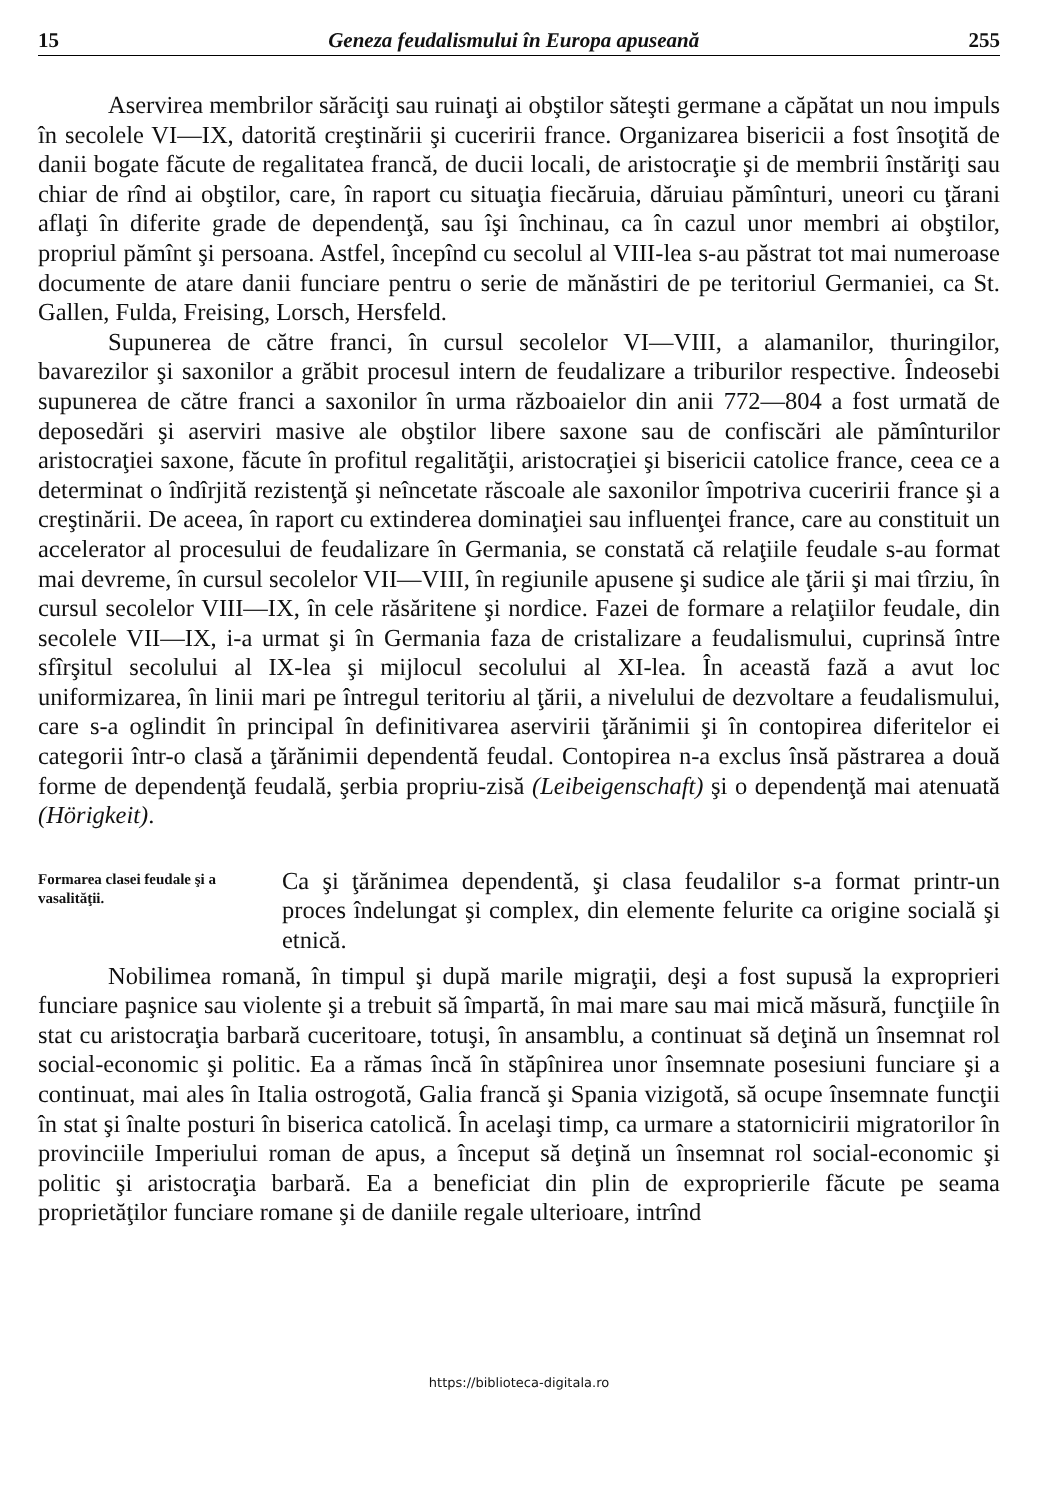15 Geneza feudalismului în Europa apuseană 255
Aservirea membrilor sărăciţi sau ruinaţi ai obştilor săteşti germane a căpătat un nou impuls în secolele VI—IX, datorită creştinării şi cuceririi france. Organizarea bisericii a fost însoţită de danii bogate făcute de regalitatea francă, de ducii locali, de aristocraţie şi de membrii înstăriţi sau chiar de rînd ai obştilor, care, în raport cu situaţia fiecăruia, dăruiau pămînturi, uneori cu ţărani aflaţi în diferite grade de dependenţă, sau îşi închinau, ca în cazul unor membri ai obştilor, propriul pămînt şi persoana. Astfel, începînd cu secolul al VIII-lea s-au păstrat tot mai numeroase documente de atare danii funciare pentru o serie de mănăstiri de pe teritoriul Germaniei, ca St. Gallen, Fulda, Freising, Lorsch, Hersfeld.
Supunerea de către franci, în cursul secolelor VI—VIII, a alamanilor, thuringilor, bavarezilor şi saxonilor a grăbit procesul intern de feudalizare a triburilor respective. Îndeosebi supunerea de către franci a saxonilor în urma războaielor din anii 772—804 a fost urmată de deposedări şi aserviri masive ale obştilor libere saxone sau de confiscări ale pămînturilor aristocraţiei saxone, făcute în profitul regalităţii, aristocraţiei şi bisericii catolice france, ceea ce a determinat o îndîrjită rezistenţă şi neîncetate răscoale ale saxonilor împotriva cuceririi france şi a creştinării. De aceea, în raport cu extinderea dominaţiei sau influenţei france, care au constituit un accelerator al procesului de feudalizare în Germania, se constată că relaţiile feudale s-au format mai devreme, în cursul secolelor VII—VIII, în regiunile apusene şi sudice ale ţării şi mai tîrziu, în cursul secolelor VIII—IX, în cele răsăritene şi nordice. Fazei de formare a relaţiilor feudale, din secolele VII—IX, i-a urmat şi în Germania faza de cristalizare a feudalismului, cuprinsă între sfîrşitul secolului al IX-lea şi mijlocul secolului al XI-lea. În această fază a avut loc uniformizarea, în linii mari pe întregul teritoriu al ţării, a nivelului de dezvoltare a feudalismului, care s-a oglindit în principal în definitivarea aservirii ţărănimii şi în contopirea diferitelor ei categorii într-o clasă a ţărănimii dependentă feudal. Contopirea n-a exclus însă păstrarea a două forme de dependenţă feudală, şerbia propriu-zisă (Leibeigenschaft) şi o dependenţă mai atenuată (Hörigkeit).
Formarea clasei feudale şi a vasalităţii.
Ca şi ţărănimea dependentă, şi clasa feudalilor s-a format printr-un proces îndelungat şi complex, din elemente felurite ca origine socială şi etnică.
Nobilimea romană, în timpul şi după marile migraţii, deşi a fost supusă la exproprieri funciare paşnice sau violente şi a trebuit să împartă, în mai mare sau mai mică măsură, funcţiile în stat cu aristocraţia barbară cuceritoare, totuşi, în ansamblu, a continuat să deţină un însemnat rol social-economic şi politic. Ea a rămas încă în stăpînirea unor însemnate posesiuni funciare şi a continuat, mai ales în Italia ostrogotă, Galia francă şi Spania vizigotă, să ocupe însemnate funcţii în stat şi înalte posturi în biserica catolică. În acelaşi timp, ca urmare a statornicirii migratorilor în provinciile Imperiului roman de apus, a început să deţină un însemnat rol social-economic şi politic şi aristocraţia barbară. Ea a beneficiat din plin de exproprierile făcute pe seama proprietăţilor funciare romane şi de daniile regale ulterioare, intrînd
https://biblioteca-digitala.ro